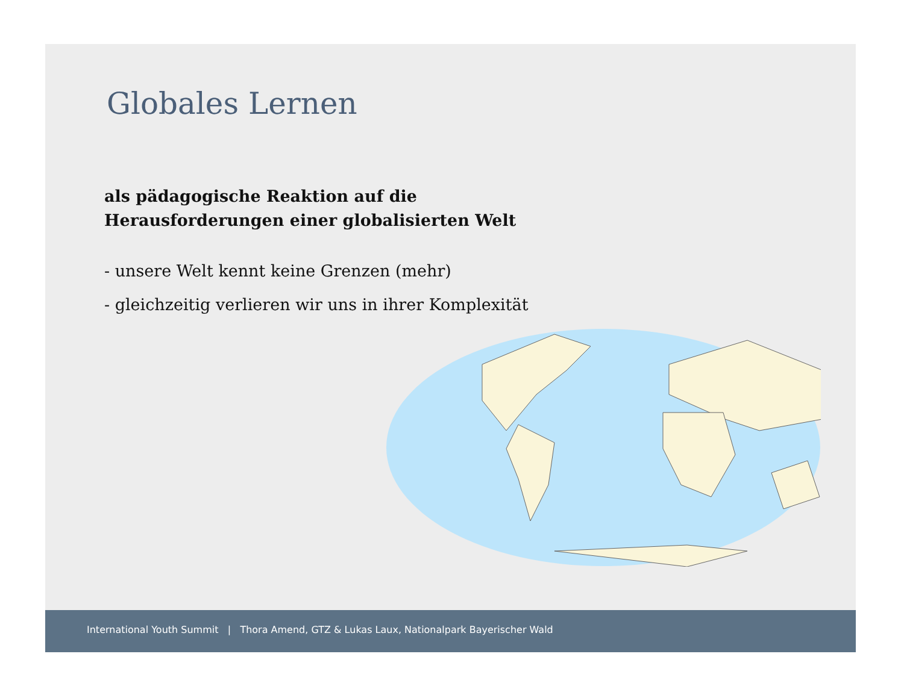Globales Lernen
als pädagogische Reaktion auf die
Herausforderungen einer globalisierten Welt
- unsere Welt kennt keine Grenzen (mehr)
- gleichzeitig verlieren wir uns in ihrer Komplexität
International Youth Summit | Thora Amend, GTZ & Lukas Laux, Nationalpark Bayerischer Wald